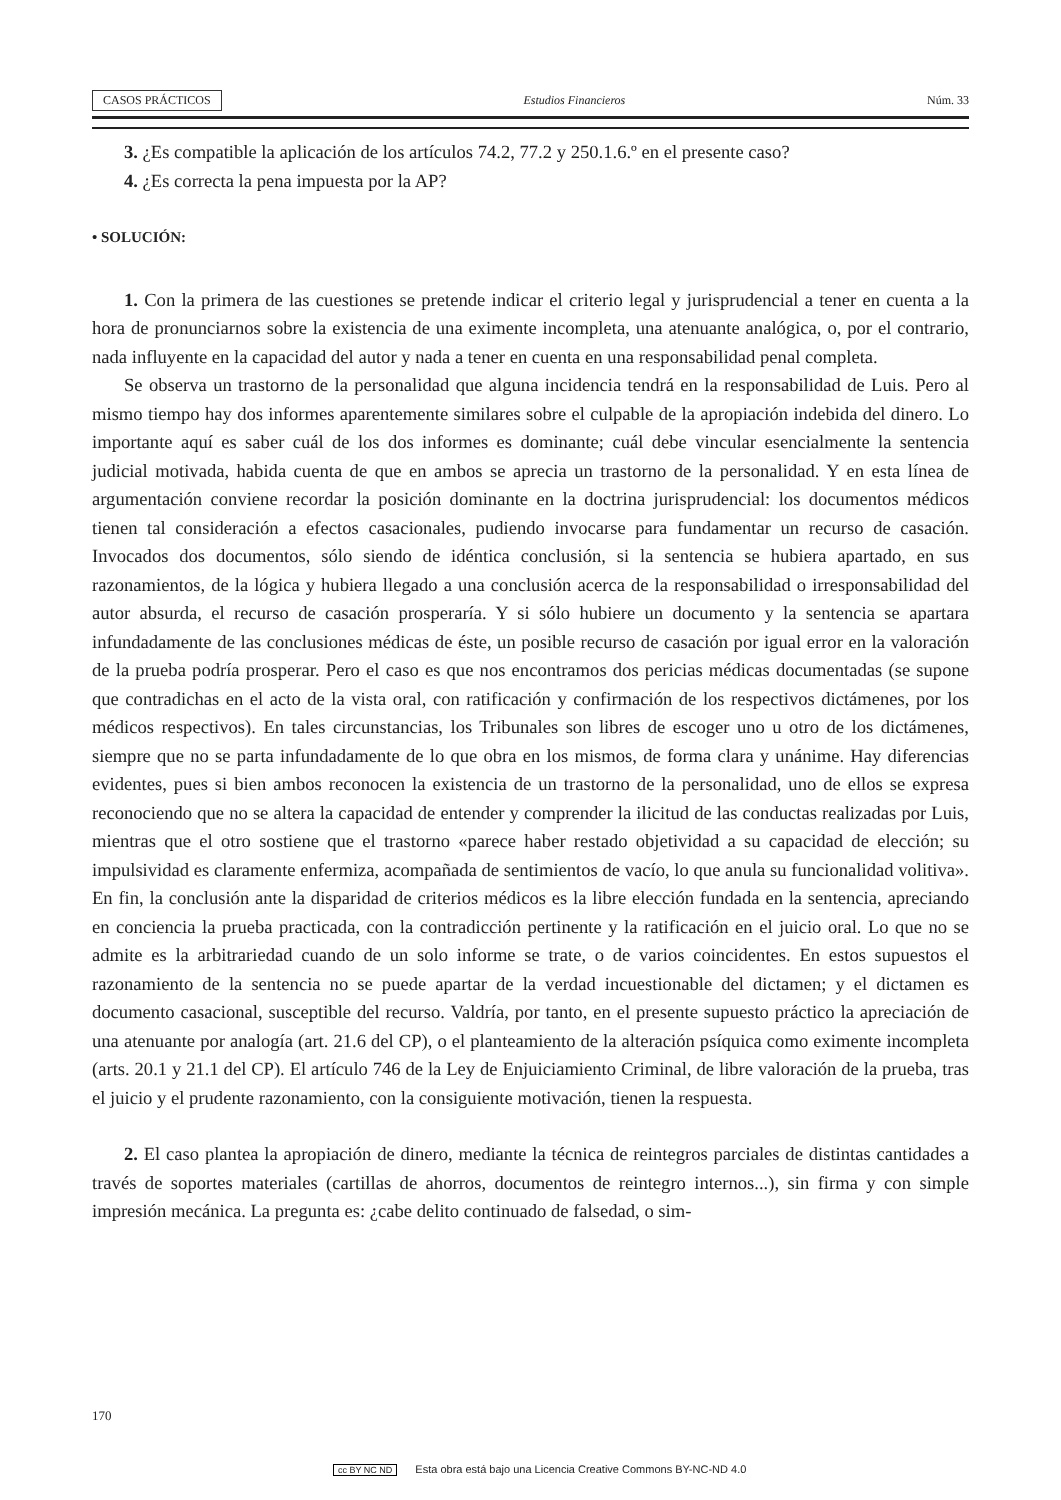CASOS PRÁCTICOS Estudios Financieros Núm. 33
3. ¿Es compatible la aplicación de los artículos 74.2, 77.2 y 250.1.6.º en el presente caso?
4. ¿Es correcta la pena impuesta por la AP?
• SOLUCIÓN:
1. Con la primera de las cuestiones se pretende indicar el criterio legal y jurisprudencial a tener en cuenta a la hora de pronunciarnos sobre la existencia de una eximente incompleta, una atenuante analógica, o, por el contrario, nada influyente en la capacidad del autor y nada a tener en cuenta en una responsabilidad penal completa.
Se observa un trastorno de la personalidad que alguna incidencia tendrá en la responsabilidad de Luis. Pero al mismo tiempo hay dos informes aparentemente similares sobre el culpable de la apropiación indebida del dinero. Lo importante aquí es saber cuál de los dos informes es dominante; cuál debe vincular esencialmente la sentencia judicial motivada, habida cuenta de que en ambos se aprecia un trastorno de la personalidad. Y en esta línea de argumentación conviene recordar la posición dominante en la doctrina jurisprudencial: los documentos médicos tienen tal consideración a efectos casacionales, pudiendo invocarse para fundamentar un recurso de casación. Invocados dos documentos, sólo siendo de idéntica conclusión, si la sentencia se hubiera apartado, en sus razonamientos, de la lógica y hubiera llegado a una conclusión acerca de la responsabilidad o irresponsabilidad del autor absurda, el recurso de casación prosperaría. Y si sólo hubiere un documento y la sentencia se apartara infundadamente de las conclusiones médicas de éste, un posible recurso de casación por igual error en la valoración de la prueba podría prosperar. Pero el caso es que nos encontramos dos pericias médicas documentadas (se supone que contradichas en el acto de la vista oral, con ratificación y confirmación de los respectivos dictámenes, por los médicos respectivos). En tales circunstancias, los Tribunales son libres de escoger uno u otro de los dictámenes, siempre que no se parta infundadamente de lo que obra en los mismos, de forma clara y unánime. Hay diferencias evidentes, pues si bien ambos reconocen la existencia de un trastorno de la personalidad, uno de ellos se expresa reconociendo que no se altera la capacidad de entender y comprender la ilicitud de las conductas realizadas por Luis, mientras que el otro sostiene que el trastorno «parece haber restado objetividad a su capacidad de elección; su impulsividad es claramente enfermiza, acompañada de sentimientos de vacío, lo que anula su funcionalidad volitiva». En fin, la conclusión ante la disparidad de criterios médicos es la libre elección fundada en la sentencia, apreciando en conciencia la prueba practicada, con la contradicción pertinente y la ratificación en el juicio oral. Lo que no se admite es la arbitrariedad cuando de un solo informe se trate, o de varios coincidentes. En estos supuestos el razonamiento de la sentencia no se puede apartar de la verdad incuestionable del dictamen; y el dictamen es documento casacional, susceptible del recurso. Valdría, por tanto, en el presente supuesto práctico la apreciación de una atenuante por analogía (art. 21.6 del CP), o el planteamiento de la alteración psíquica como eximente incompleta (arts. 20.1 y 21.1 del CP). El artículo 746 de la Ley de Enjuiciamiento Criminal, de libre valoración de la prueba, tras el juicio y el prudente razonamiento, con la consiguiente motivación, tienen la respuesta.
2. El caso plantea la apropiación de dinero, mediante la técnica de reintegros parciales de distintas cantidades a través de soportes materiales (cartillas de ahorros, documentos de reintegro internos...), sin firma y con simple impresión mecánica. La pregunta es: ¿cabe delito continuado de falsedad, o sim-
170
cc BY NC ND Esta obra está bajo una Licencia Creative Commons BY-NC-ND 4.0